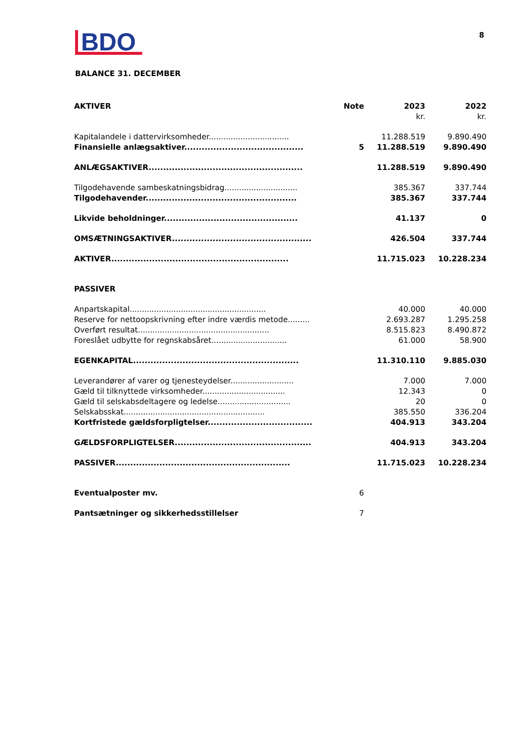BDO
8
BALANCE 31. DECEMBER
| AKTIVER | Note | 2023 | 2022 |
| --- | --- | --- | --- |
| | | kr. | kr. |
| Kapitalandele i dattervirksomheder................................. | | 11.288.519 | 9.890.490 |
| Finansielle anlægsaktiver......................................... | 5 | 11.288.519 | 9.890.490 |
| ANLÆGSAKTIVER..................................................... | | 11.288.519 | 9.890.490 |
| Tilgodehavende sambeskatningsbidrag.............................. | | 385.367 | 337.744 |
| Tilgodehavender.................................................... | | 385.367 | 337.744 |
| Likvide beholdninger.............................................. | | 41.137 | 0 |
| OMSÆTNINGSAKTIVER................................................ | | 426.504 | 337.744 |
| AKTIVER............................................................. | | 11.715.023 | 10.228.234 |
| PASSIVER | | | |
| Anpartskapital........................................................ | | 40.000 | 40.000 |
| Reserve for nettoopskrivning efter indre værdis metode......... | | 2.693.287 | 1.295.258 |
| Overført resultat...................................................... | | 8.515.823 | 8.490.872 |
| Foreslået udbytte for regnskabsåret............................... | | 61.000 | 58.900 |
| EGENKAPITAL......................................................... | | 11.310.110 | 9.885.030 |
| Leverandører af varer og tjenesteydelser.......................... | | 7.000 | 7.000 |
| Gæld til tilknyttede virksomheder.................................. | | 12.343 | 0 |
| Gæld til selskabsdeltagere og ledelse.............................. | | 20 | 0 |
| Selskabsskat.......................................................... | | 385.550 | 336.204 |
| Kortfristede gældsforpligtelser.................................... | | 404.913 | 343.204 |
| GÆLDSFORPLIGTELSER............................................... | | 404.913 | 343.204 |
| PASSIVER............................................................ | | 11.715.023 | 10.228.234 |
| Eventualposter mv. | 6 | | |
| Pantsætninger og sikkerhedsstillelser | 7 | | |